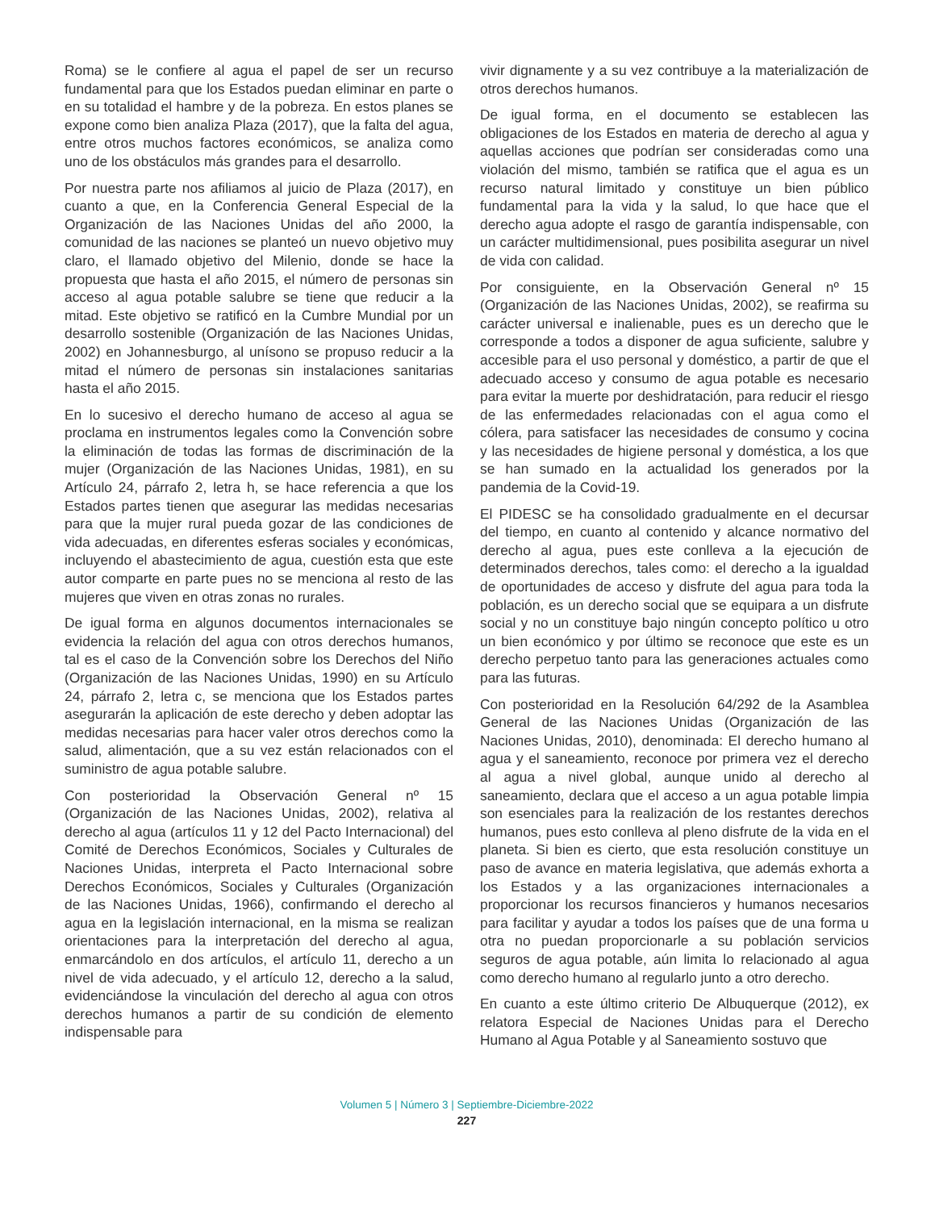Roma) se le confiere al agua el papel de ser un recurso fundamental para que los Estados puedan eliminar en parte o en su totalidad el hambre y de la pobreza. En estos planes se expone como bien analiza Plaza (2017), que la falta del agua, entre otros muchos factores económicos, se analiza como uno de los obstáculos más grandes para el desarrollo.
Por nuestra parte nos afiliamos al juicio de Plaza (2017), en cuanto a que, en la Conferencia General Especial de la Organización de las Naciones Unidas del año 2000, la comunidad de las naciones se planteó un nuevo objetivo muy claro, el llamado objetivo del Milenio, donde se hace la propuesta que hasta el año 2015, el número de personas sin acceso al agua potable salubre se tiene que reducir a la mitad. Este objetivo se ratificó en la Cumbre Mundial por un desarrollo sostenible (Organización de las Naciones Unidas, 2002) en Johannesburgo, al unísono se propuso reducir a la mitad el número de personas sin instalaciones sanitarias hasta el año 2015.
En lo sucesivo el derecho humano de acceso al agua se proclama en instrumentos legales como la Convención sobre la eliminación de todas las formas de discriminación de la mujer (Organización de las Naciones Unidas, 1981), en su Artículo 24, párrafo 2, letra h, se hace referencia a que los Estados partes tienen que asegurar las medidas necesarias para que la mujer rural pueda gozar de las condiciones de vida adecuadas, en diferentes esferas sociales y económicas, incluyendo el abastecimiento de agua, cuestión esta que este autor comparte en parte pues no se menciona al resto de las mujeres que viven en otras zonas no rurales.
De igual forma en algunos documentos internacionales se evidencia la relación del agua con otros derechos humanos, tal es el caso de la Convención sobre los Derechos del Niño (Organización de las Naciones Unidas, 1990) en su Artículo 24, párrafo 2, letra c, se menciona que los Estados partes asegurarán la aplicación de este derecho y deben adoptar las medidas necesarias para hacer valer otros derechos como la salud, alimentación, que a su vez están relacionados con el suministro de agua potable salubre.
Con posterioridad la Observación General nº 15 (Organización de las Naciones Unidas, 2002), relativa al derecho al agua (artículos 11 y 12 del Pacto Internacional) del Comité de Derechos Económicos, Sociales y Culturales de Naciones Unidas, interpreta el Pacto Internacional sobre Derechos Económicos, Sociales y Culturales (Organización de las Naciones Unidas, 1966), confirmando el derecho al agua en la legislación internacional, en la misma se realizan orientaciones para la interpretación del derecho al agua, enmarcándolo en dos artículos, el artículo 11, derecho a un nivel de vida adecuado, y el artículo 12, derecho a la salud, evidenciándose la vinculación del derecho al agua con otros derechos humanos a partir de su condición de elemento indispensable para
vivir dignamente y a su vez contribuye a la materialización de otros derechos humanos.
De igual forma, en el documento se establecen las obligaciones de los Estados en materia de derecho al agua y aquellas acciones que podrían ser consideradas como una violación del mismo, también se ratifica que el agua es un recurso natural limitado y constituye un bien público fundamental para la vida y la salud, lo que hace que el derecho agua adopte el rasgo de garantía indispensable, con un carácter multidimensional, pues posibilita asegurar un nivel de vida con calidad.
Por consiguiente, en la Observación General nº 15 (Organización de las Naciones Unidas, 2002), se reafirma su carácter universal e inalienable, pues es un derecho que le corresponde a todos a disponer de agua suficiente, salubre y accesible para el uso personal y doméstico, a partir de que el adecuado acceso y consumo de agua potable es necesario para evitar la muerte por deshidratación, para reducir el riesgo de las enfermedades relacionadas con el agua como el cólera, para satisfacer las necesidades de consumo y cocina y las necesidades de higiene personal y doméstica, a los que se han sumado en la actualidad los generados por la pandemia de la Covid-19.
El PIDESC se ha consolidado gradualmente en el decursar del tiempo, en cuanto al contenido y alcance normativo del derecho al agua, pues este conlleva a la ejecución de determinados derechos, tales como: el derecho a la igualdad de oportunidades de acceso y disfrute del agua para toda la población, es un derecho social que se equipara a un disfrute social y no un constituye bajo ningún concepto político u otro un bien económico y por último se reconoce que este es un derecho perpetuo tanto para las generaciones actuales como para las futuras.
Con posterioridad en la Resolución 64/292 de la Asamblea General de las Naciones Unidas (Organización de las Naciones Unidas, 2010), denominada: El derecho humano al agua y el saneamiento, reconoce por primera vez el derecho al agua a nivel global, aunque unido al derecho al saneamiento, declara que el acceso a un agua potable limpia son esenciales para la realización de los restantes derechos humanos, pues esto conlleva al pleno disfrute de la vida en el planeta. Si bien es cierto, que esta resolución constituye un paso de avance en materia legislativa, que además exhorta a los Estados y a las organizaciones internacionales a proporcionar los recursos financieros y humanos necesarios para facilitar y ayudar a todos los países que de una forma u otra no puedan proporcionarle a su población servicios seguros de agua potable, aún limita lo relacionado al agua como derecho humano al regularlo junto a otro derecho.
En cuanto a este último criterio De Albuquerque (2012), ex relatora Especial de Naciones Unidas para el Derecho Humano al Agua Potable y al Saneamiento sostuvo que
Volumen 5 | Número 3 | Septiembre-Diciembre-2022
227